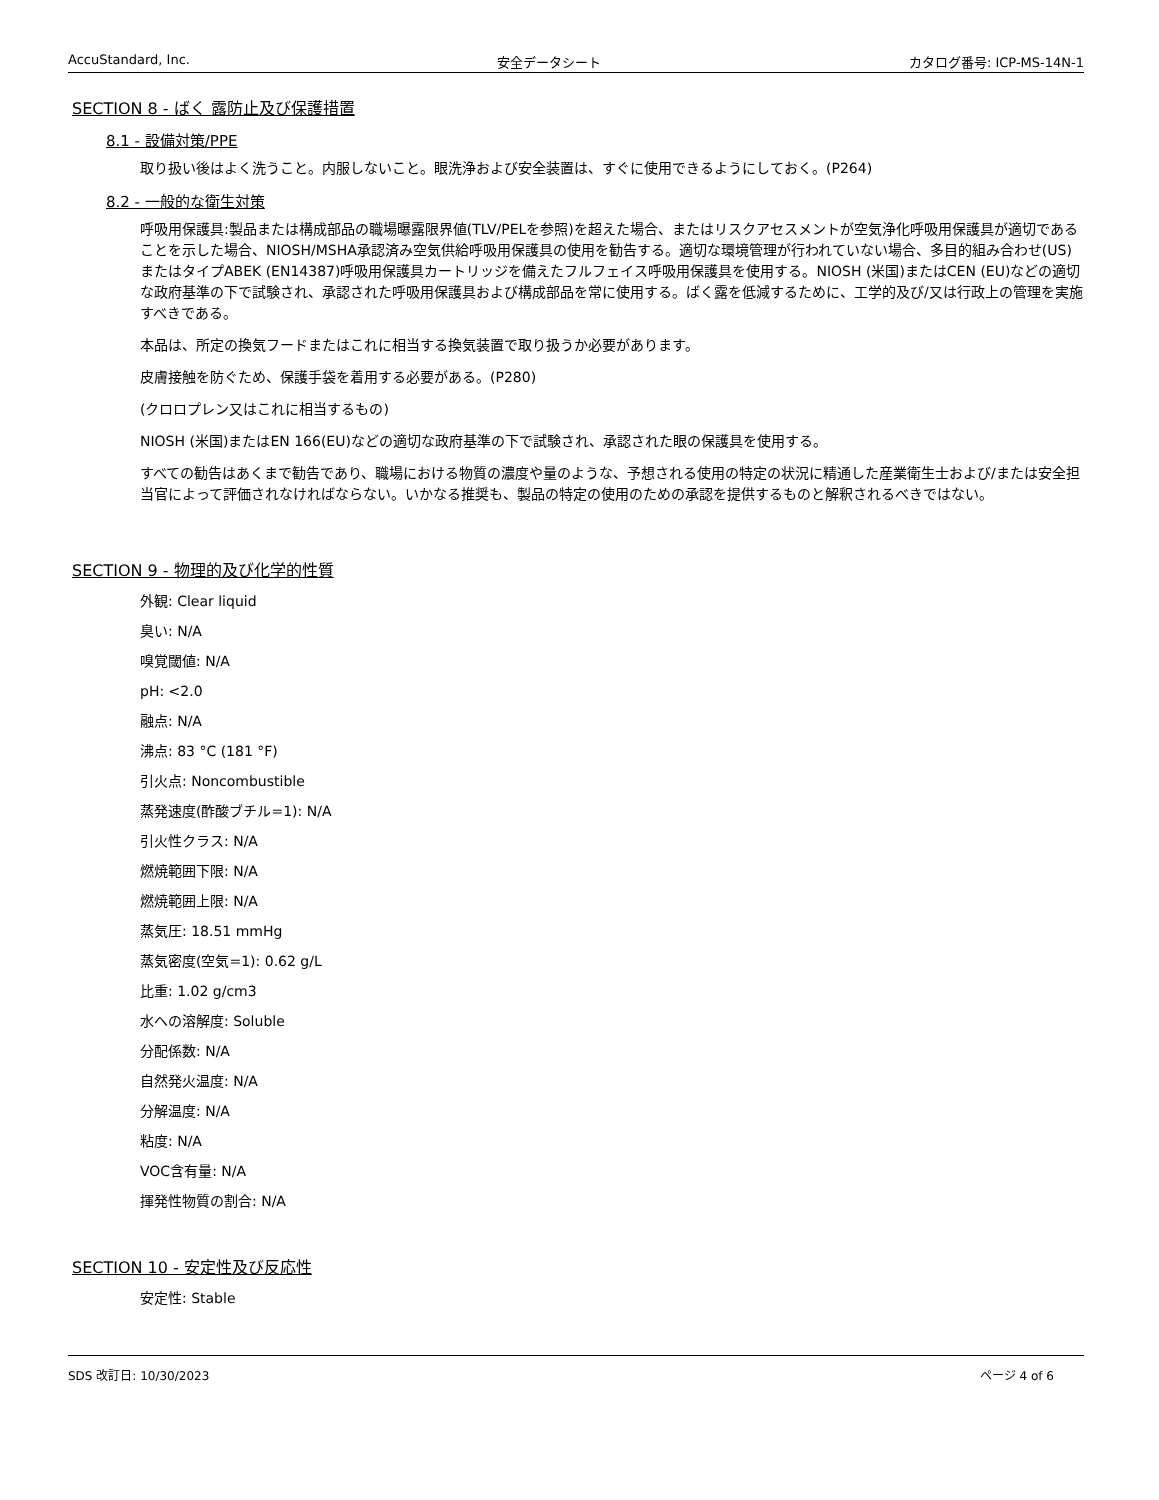AccuStandard, Inc. 安全データシート カタログ番号: ICP-MS-14N-1
SECTION 8 - ばく 露防止及び保護措置
8.1 - 設備対策/PPE
取り扱い後はよく洗うこと。内服しないこと。眼洗浄および安全装置は、すぐに使用できるようにしておく。(P264)
8.2 - 一般的な衛生対策
呼吸用保護具:製品または構成部品の職場曝露限界値(TLV/PELを参照)を超えた場合、またはリスクアセスメントが空気浄化呼吸用保護具が適切であることを示した場合、NIOSH/MSHA承認済み空気供給呼吸用保護具の使用を勧告する。適切な環境管理が行われていない場合、多目的組み合わせ(US)またはタイプABEK (EN14387)呼吸用保護具カートリッジを備えたフルフェイス呼吸用保護具を使用する。NIOSH (米国)またはCEN (EU)などの適切な政府基準の下で試験され、承認された呼吸用保護具および構成部品を常に使用する。ばく露を低減するために、工学的及び/又は行政上の管理を実施すべきである。
本品は、所定の換気フードまたはこれに相当する換気装置で取り扱うか必要があります。
皮膚接触を防ぐため、保護手袋を着用する必要がある。(P280)
(クロロプレン又はこれに相当するもの)
NIOSH (米国)またはEN 166(EU)などの適切な政府基準の下で試験され、承認された眼の保護具を使用する。
すべての勧告はあくまで勧告であり、職場における物質の濃度や量のような、予想される使用の特定の状況に精通した産業衛生士および/または安全担当官によって評価されなければならない。いかなる推奨も、製品の特定の使用のための承認を提供するものと解釈されるべきではない。
SECTION 9 - 物理的及び化学的性質
外観: Clear liquid
臭い: N/A
嗅覚閾値: N/A
pH: <2.0
融点: N/A
沸点: 83 °C (181 °F)
引火点: Noncombustible
蒸発速度(酢酸ブチル=1): N/A
引火性クラス: N/A
燃焼範囲下限: N/A
燃焼範囲上限: N/A
蒸気圧: 18.51 mmHg
蒸気密度(空気=1): 0.62 g/L
比重: 1.02 g/cm3
水への溶解度: Soluble
分配係数: N/A
自然発火温度: N/A
分解温度: N/A
粘度: N/A
VOC含有量: N/A
揮発性物質の割合: N/A
SECTION 10 - 安定性及び反応性
安定性: Stable
SDS 改訂日: 10/30/2023 ページ 4 of 6